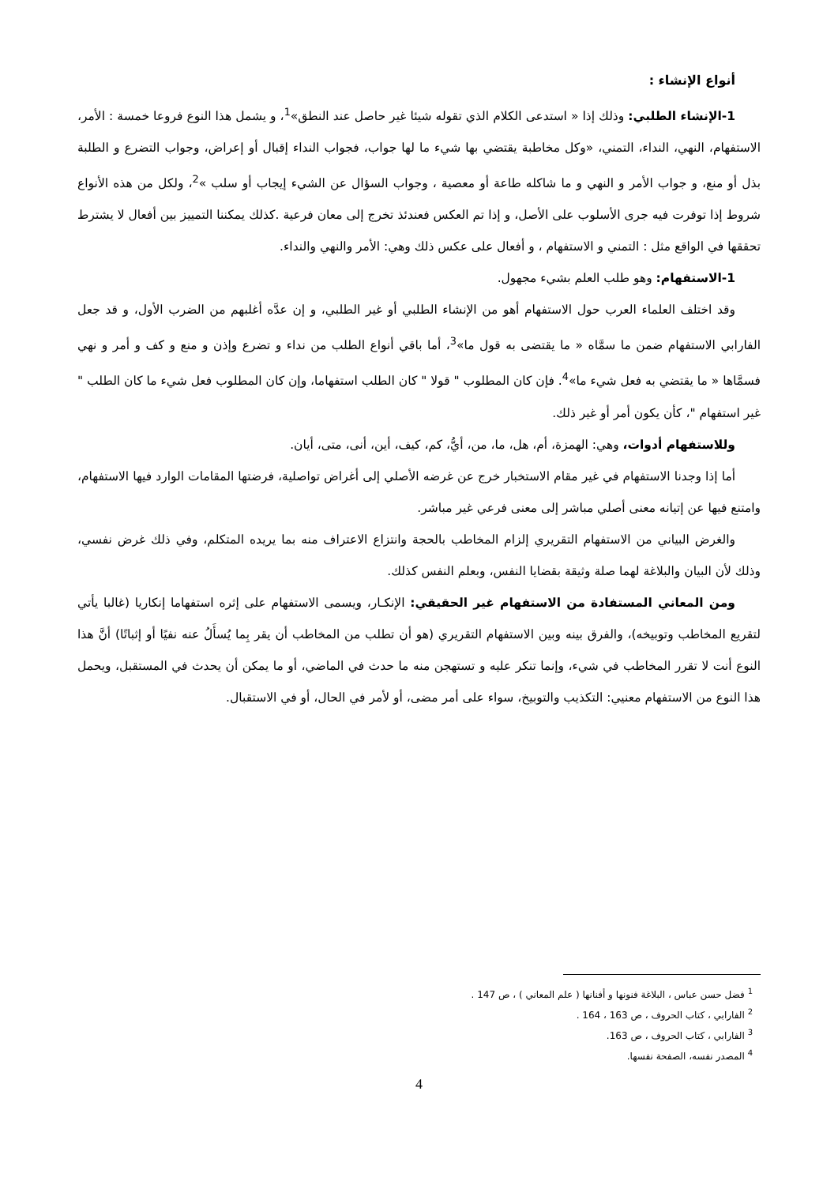أنواع الإنشاء :
1-الإنشاء الطلبي: وذلك إذا « استدعى الكلام الذي تقوله شيئا غير حاصل عند النطق»<sup>1</sup>، و يشمل هذا النوع فروعا خمسة : الأمر، الاستفهام، النهي، النداء، التمني، «وكل مخاطبة يقتضي بها شيء ما لها جواب، فجواب النداء إقبال أو إعراض، وجواب التضرع و الطلبة بذل أو منع، و جواب الأمر و النهي و ما شاكله طاعة أو معصية ، وجواب السؤال عن الشيء إيجاب أو سلب »<sup>2</sup>، ولكل من هذه الأنواع شروط إذا توفرت فيه جرى الأسلوب على الأصل، و إذا تم العكس فعندئذ تخرج إلى معان فرعية .كذلك يمكننا التمييز بين أفعال لا يشترط تحققها في الواقع مثل : التمني و الاستفهام ، و أفعال على عكس ذلك وهي: الأمر والنهي والنداء.
1-الاستفهام: وهو طلب العلم بشيء مجهول.
وقد اختلف العلماء العرب حول الاستفهام أهو من الإنشاء الطلبي أو غير الطلبي، و إن عدَّه أغلبهم من الضرب الأول، و قد جعل الفارابي الاستفهام ضمن ما سمَّاه « ما يقتضى به قول ما»<sup>3</sup>، أما باقي أنواع الطلب من نداء و تضرع وإذن و منع و كف و أمر و نهي فسمَّاها « ما يقتضي به فعل شيء ما»<sup>4</sup>. فإن كان المطلوب " قولا " كان الطلب استفهاما، وإن كان المطلوب فعل شيء ما كان الطلب " غير استفهام "، كأن يكون أمر أو غير ذلك.
وللاستفهام أدوات، وهي: الهمزة، أم، هل، ما، من، أيُّ، كم، كيف، أين، أنى، متى، أيان.
أما إذا وجدنا الاستفهام في غير مقام الاستخبار خرج عن غرضه الأصلي إلى أغراض تواصلية، فرضتها المقامات الوارد فيها الاستفهام، وامتنع فيها عن إتيانه معنى أصلي مباشر إلى معنى فرعي غير مباشر.
والغرض البياني من الاستفهام التقريري إلزام المخاطب بالحجة وانتزاع الاعتراف منه بما يريده المتكلم، وفي ذلك غرض نفسي، وذلك لأن البيان والبلاغة لهما صلة وثيقة بقضايا النفس، وبعلم النفس كذلك.
ومن المعاني المستفادة من الاستفهام غير الحقيقي: الإنكـار، ويسمى الاستفهام على إثره استفهاما إنكاريا (غالبا يأتي لتقريع المخاطب وتوبيخه)، والفرق بينه وبين الاستفهام التقريري (هو أن تطلب من المخاطب أن يقر بِما يُسأَلُ عنه نفيًا أو إثباتًا) أنَّ هذا النوع أنت لا تقرر المخاطب في شيء، وإنما تنكر عليه و تستهجن منه ما حدث في الماضي، أو ما يمكن أن يحدث في المستقبل، ويحمل هذا النوع من الاستفهام معنيي: التكذيب والتوبيخ، سواء على أمر مضى، أو لأمر في الحال، أو في الاستقبال.
<sup>1</sup> فضل حسن عباس ، البلاغة فنونها و أفنانها ( علم المعاني ) ، ص 147 .
<sup>2</sup> الفارابي ، كتاب الحروف ، ص 163 ، 164 .
<sup>3</sup> الفارابي ، كتاب الحروف ، ص 163.
<sup>4</sup> المصدر نفسه، الصفحة نفسها.
4